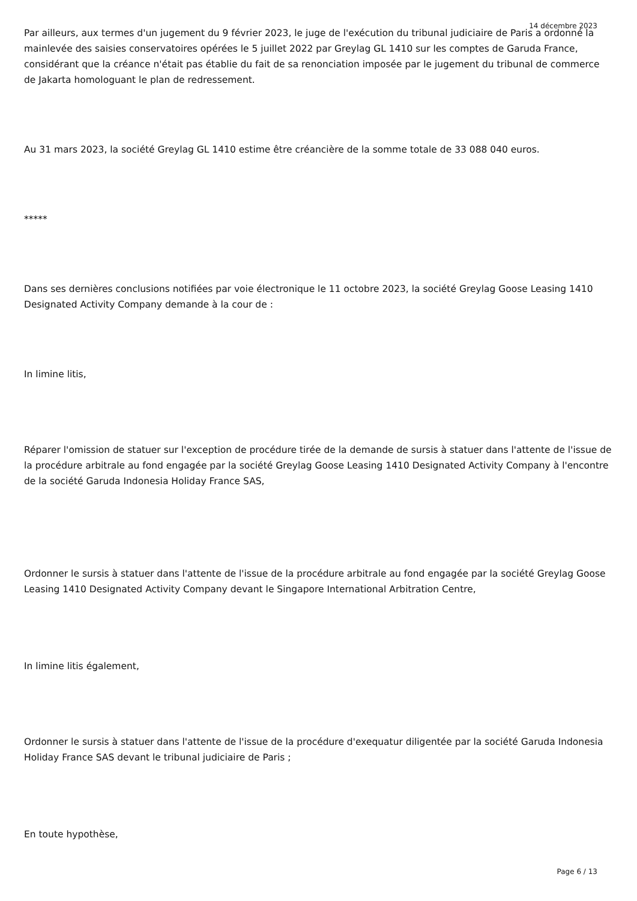14 décembre 2023
Par ailleurs, aux termes d'un jugement du 9 février 2023, le juge de l'exécution du tribunal judiciaire de Paris a ordonné la mainlevée des saisies conservatoires opérées le 5 juillet 2022 par Greylag GL 1410 sur les comptes de Garuda France, considérant que la créance n'était pas établie du fait de sa renonciation imposée par le jugement du tribunal de commerce de Jakarta homologuant le plan de redressement.
Au 31 mars 2023, la société Greylag GL 1410 estime être créancière de la somme totale de 33 088 040 euros.
*****
Dans ses dernières conclusions notifiées par voie électronique le 11 octobre 2023, la société Greylag Goose Leasing 1410 Designated Activity Company demande à la cour de :
In limine litis,
Réparer l'omission de statuer sur l'exception de procédure tirée de la demande de sursis à statuer dans l'attente de l'issue de la procédure arbitrale au fond engagée par la société Greylag Goose Leasing 1410 Designated Activity Company à l'encontre de la société Garuda Indonesia Holiday France SAS,
Ordonner le sursis à statuer dans l'attente de l'issue de la procédure arbitrale au fond engagée par la société Greylag Goose Leasing 1410 Designated Activity Company devant le Singapore International Arbitration Centre,
In limine litis également,
Ordonner le sursis à statuer dans l'attente de l'issue de la procédure d'exequatur diligentée par la société Garuda Indonesia Holiday France SAS devant le tribunal judiciaire de Paris ;
En toute hypothèse,
Page 6 / 13